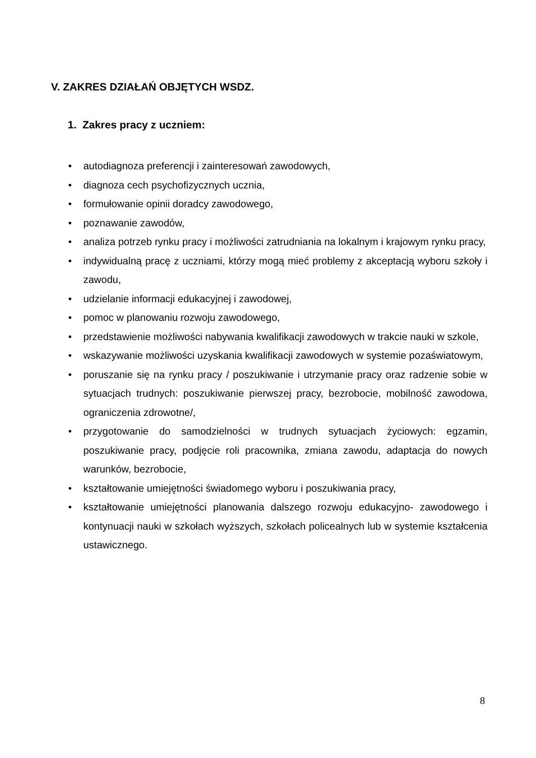V. ZAKRES DZIAŁAŃ OBJĘTYCH WSDZ.
1. Zakres pracy z uczniem:
• autodiagnoza preferencji i zainteresowań zawodowych,
• diagnoza cech psychofizycznych ucznia,
• formułowanie opinii doradcy zawodowego,
• poznawanie zawodów,
• analiza potrzeb rynku pracy i możliwości zatrudniania na lokalnym i krajowym rynku pracy,
• indywidualną pracę z uczniami, którzy mogą mieć problemy z akceptacją wyboru szkoły i zawodu,
• udzielanie informacji edukacyjnej i zawodowej,
• pomoc w planowaniu rozwoju zawodowego,
• przedstawienie możliwości nabywania kwalifikacji zawodowych w trakcie nauki w szkole,
• wskazywanie możliwości uzyskania kwalifikacji zawodowych w systemie pozaświatowym,
• poruszanie się na rynku pracy / poszukiwanie i utrzymanie pracy oraz radzenie sobie w sytuacjach trudnych: poszukiwanie pierwszej pracy, bezrobocie, mobilność zawodowa, ograniczenia zdrowotne/,
• przygotowanie do samodzielności w trudnych sytuacjach życiowych: egzamin, poszukiwanie pracy, podjęcie roli pracownika, zmiana zawodu, adaptacja do nowych warunków, bezrobocie,
• kształtowanie umiejętności świadomego wyboru i poszukiwania pracy,
• kształtowanie umiejętności planowania dalszego rozwoju edukacyjno- zawodowego i kontynuacji nauki w szkołach wyższych, szkołach policealnych lub w systemie kształcenia ustawicznego.
8